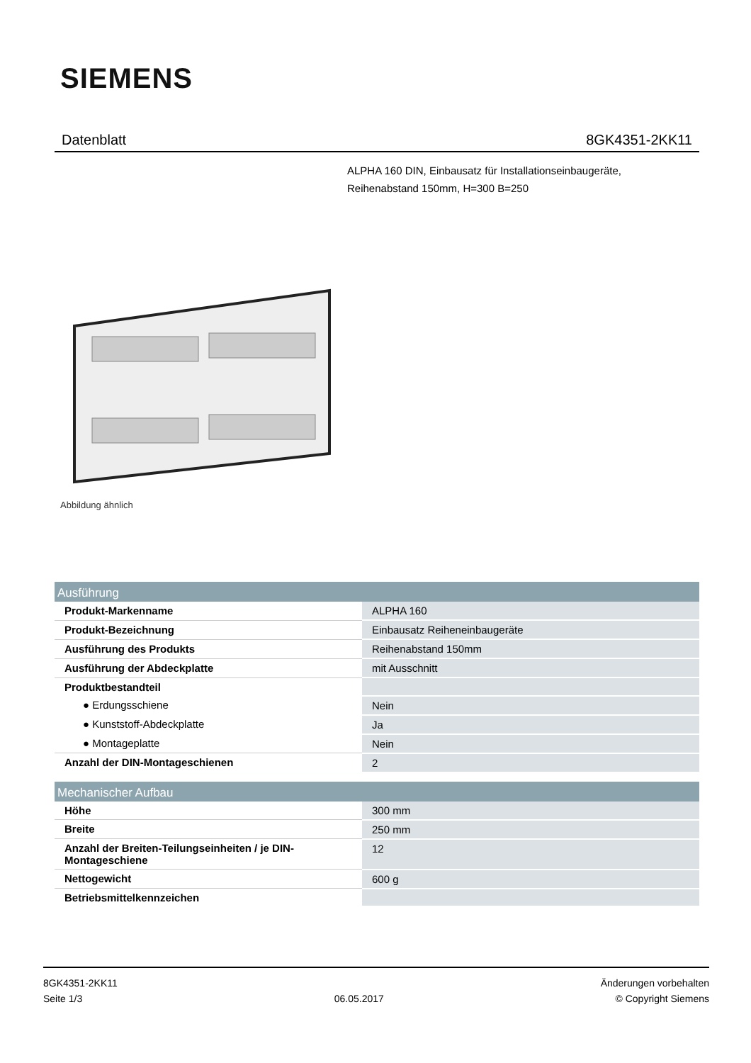SIEMENS
Datenblatt 8GK4351-2KK11
ALPHA 160 DIN, Einbausatz für Installationseinbaugeräte,
Reihenabstand 150mm, H=300 B=250
Abbildung ähnlich
| Ausführung | |
| --- | --- |
| Produkt-Markenname | ALPHA 160 |
| Produkt-Bezeichnung | Einbausatz Reiheneinbaugeräte |
| Ausführung des Produkts | Reihenabstand 150mm |
| Ausführung der Abdeckplatte | mit Ausschnitt |
| Produktbestandteil | |
| ● Erdungsschiene | Nein |
| ● Kunststoff-Abdeckplatte | Ja |
| ● Montageplatte | Nein |
| Anzahl der DIN-Montageschienen | 2 |
| Mechanischer Aufbau | |
| Höhe | 300 mm |
| Breite | 250 mm |
| Anzahl der Breiten-Teilungseinheiten / je DIN-Montageschiene | 12 |
| Nettogewicht | 600 g |
| Betriebsmittelkennzeichen | |
8GK4351-2KK11
Seite 1/3
06.05.2017
Änderungen vorbehalten
© Copyright Siemens